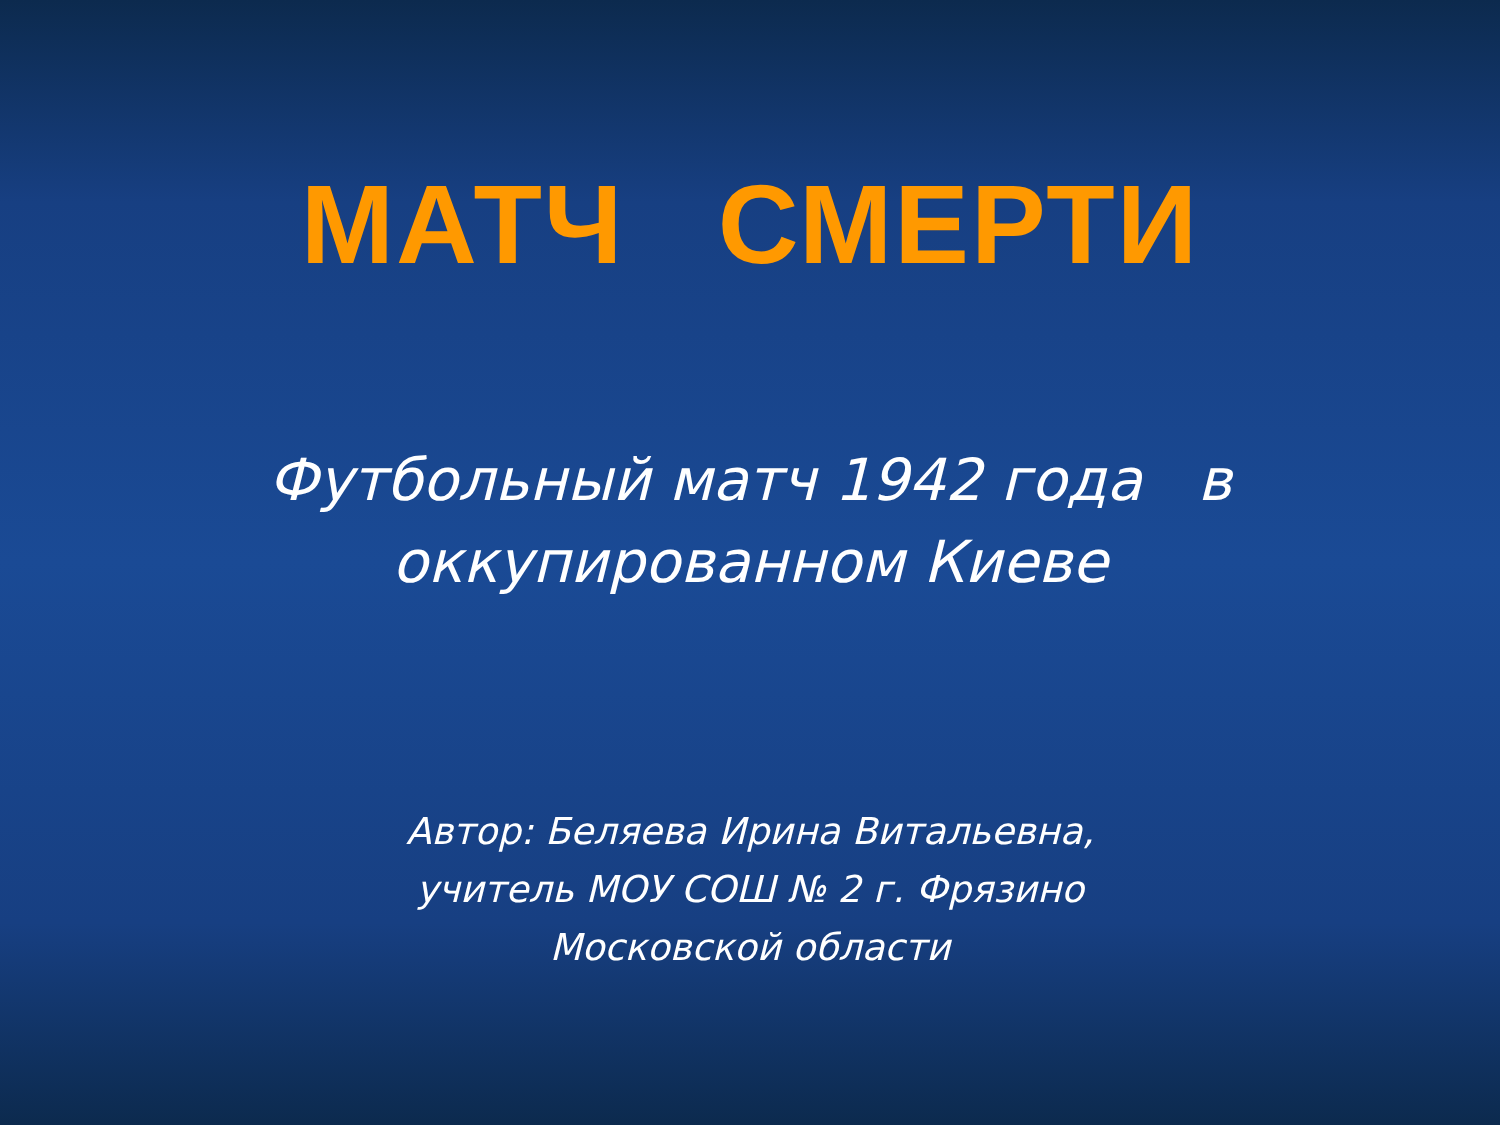МАТЧ СМЕРТИ
Футбольный матч 1942 года в
оккупированном Киеве
Автор: Беляева Ирина Витальевна,
учитель МОУ СОШ № 2 г. Фрязино
Московской области